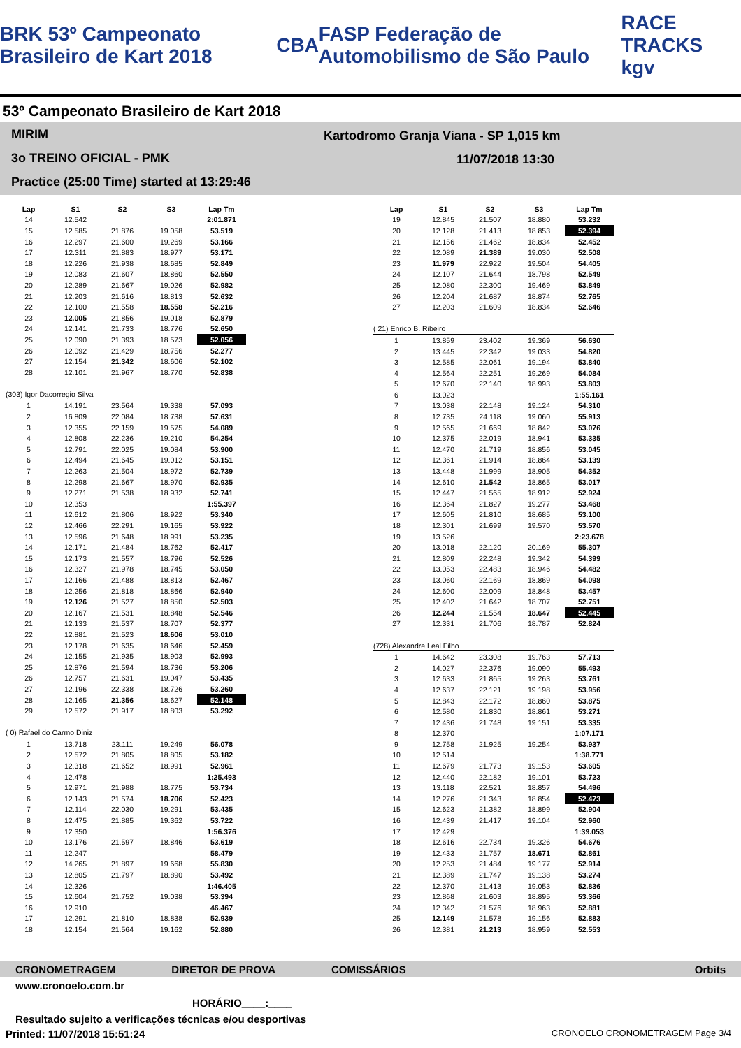BRK 53º Campeonato Brasileiro de Kart 2018 CBA FASP Federação de Automobilismo de São Paulo RACE TRACKS kgv
53º Campeonato Brasileiro de Kart 2018
MIRIM
3o TREINO OFICIAL - PMK
Practice (25:00 Time) started at 13:29:46
Kartodromo Granja Viana - SP 1,015 km
11/07/2018 13:30
| Lap | S1 | S2 | S3 | Lap Tm |
| --- | --- | --- | --- | --- |
| 14 | 12.542 | | | 2:01.871 |
| 15 | 12.585 | 21.876 | 19.058 | 53.519 |
| 16 | 12.297 | 21.600 | 19.269 | 53.166 |
| 17 | 12.311 | 21.883 | 18.977 | 53.171 |
| 18 | 12.226 | 21.938 | 18.685 | 52.849 |
| 19 | 12.083 | 21.607 | 18.860 | 52.550 |
| 20 | 12.289 | 21.667 | 19.026 | 52.982 |
| 21 | 12.203 | 21.616 | 18.813 | 52.632 |
| 22 | 12.100 | 21.558 | 18.558 | 52.216 |
| 23 | 12.005 | 21.856 | 19.018 | 52.879 |
| 24 | 12.141 | 21.733 | 18.776 | 52.650 |
| 25 | 12.090 | 21.393 | 18.573 | 52.056 |
| 26 | 12.092 | 21.429 | 18.756 | 52.277 |
| 27 | 12.154 | 21.342 | 18.606 | 52.102 |
| 28 | 12.101 | 21.967 | 18.770 | 52.838 |
| (303) Igor Dacorregio Silva | | | | |
| 1 | 14.191 | 23.564 | 19.338 | 57.093 |
| 2 | 16.809 | 22.084 | 18.738 | 57.631 |
| 3 | 12.355 | 22.159 | 19.575 | 54.089 |
| 4 | 12.808 | 22.236 | 19.210 | 54.254 |
| 5 | 12.791 | 22.025 | 19.084 | 53.900 |
| 6 | 12.494 | 21.645 | 19.012 | 53.151 |
| 7 | 12.263 | 21.504 | 18.972 | 52.739 |
| 8 | 12.298 | 21.667 | 18.970 | 52.935 |
| 9 | 12.271 | 21.538 | 18.932 | 52.741 |
| 10 | 12.353 | | | 1:55.397 |
| 11 | 12.612 | 21.806 | 18.922 | 53.340 |
| 12 | 12.466 | 22.291 | 19.165 | 53.922 |
| 13 | 12.596 | 21.648 | 18.991 | 53.235 |
| 14 | 12.171 | 21.484 | 18.762 | 52.417 |
| 15 | 12.173 | 21.557 | 18.796 | 52.526 |
| 16 | 12.327 | 21.978 | 18.745 | 53.050 |
| 17 | 12.166 | 21.488 | 18.813 | 52.467 |
| 18 | 12.256 | 21.818 | 18.866 | 52.940 |
| 19 | 12.126 | 21.527 | 18.850 | 52.503 |
| 20 | 12.167 | 21.531 | 18.848 | 52.546 |
| 21 | 12.133 | 21.537 | 18.707 | 52.377 |
| 22 | 12.881 | 21.523 | 18.606 | 53.010 |
| 23 | 12.178 | 21.635 | 18.646 | 52.459 |
| 24 | 12.155 | 21.935 | 18.903 | 52.993 |
| 25 | 12.876 | 21.594 | 18.736 | 53.206 |
| 26 | 12.757 | 21.631 | 19.047 | 53.435 |
| 27 | 12.196 | 22.338 | 18.726 | 53.260 |
| 28 | 12.165 | 21.356 | 18.627 | 52.148 |
| 29 | 12.572 | 21.917 | 18.803 | 53.292 |
| ( 0) Rafael do Carmo Diniz | | | | |
| 1 | 13.718 | 23.111 | 19.249 | 56.078 |
| 2 | 12.572 | 21.805 | 18.805 | 53.182 |
| 3 | 12.318 | 21.652 | 18.991 | 52.961 |
| 4 | 12.478 | | | 1:25.493 |
| 5 | 12.971 | 21.988 | 18.775 | 53.734 |
| 6 | 12.143 | 21.574 | 18.706 | 52.423 |
| 7 | 12.114 | 22.030 | 19.291 | 53.435 |
| 8 | 12.475 | 21.885 | 19.362 | 53.722 |
| 9 | 12.350 | | | 1:56.376 |
| 10 | 13.176 | 21.597 | 18.846 | 53.619 |
| 11 | 12.247 | | | 58.479 |
| 12 | 14.265 | 21.897 | 19.668 | 55.830 |
| 13 | 12.805 | 21.797 | 18.890 | 53.492 |
| 14 | 12.326 | | | 1:46.405 |
| 15 | 12.604 | 21.752 | 19.038 | 53.394 |
| 16 | 12.910 | | | 46.467 |
| 17 | 12.291 | 21.810 | 18.838 | 52.939 |
| 18 | 12.154 | 21.564 | 19.162 | 52.880 |
| Lap | S1 | S2 | S3 | Lap Tm |
| --- | --- | --- | --- | --- |
| 19 | 12.845 | 21.507 | 18.880 | 53.232 |
| 20 | 12.128 | 21.413 | 18.853 | 52.394 |
| 21 | 12.156 | 21.462 | 18.834 | 52.452 |
| 22 | 12.089 | 21.389 | 19.030 | 52.508 |
| 23 | 11.979 | 22.922 | 19.504 | 54.405 |
| 24 | 12.107 | 21.644 | 18.798 | 52.549 |
| 25 | 12.080 | 22.300 | 19.469 | 53.849 |
| 26 | 12.204 | 21.687 | 18.874 | 52.765 |
| 27 | 12.203 | 21.609 | 18.834 | 52.646 |
| ( 21) Enrico B. Ribeiro | | | | |
| 1 | 13.859 | 23.402 | 19.369 | 56.630 |
| 2 | 13.445 | 22.342 | 19.033 | 54.820 |
| 3 | 12.585 | 22.061 | 19.194 | 53.840 |
| 4 | 12.564 | 22.251 | 19.269 | 54.084 |
| 5 | 12.670 | 22.140 | 18.993 | 53.803 |
| 6 | 13.023 | | | 1:55.161 |
| 7 | 13.038 | 22.148 | 19.124 | 54.310 |
| 8 | 12.735 | 24.118 | 19.060 | 55.913 |
| 9 | 12.565 | 21.669 | 18.842 | 53.076 |
| 10 | 12.375 | 22.019 | 18.941 | 53.335 |
| 11 | 12.470 | 21.719 | 18.856 | 53.045 |
| 12 | 12.361 | 21.914 | 18.864 | 53.139 |
| 13 | 13.448 | 21.999 | 18.905 | 54.352 |
| 14 | 12.610 | 21.542 | 18.865 | 53.017 |
| 15 | 12.447 | 21.565 | 18.912 | 52.924 |
| 16 | 12.364 | 21.827 | 19.277 | 53.468 |
| 17 | 12.605 | 21.810 | 18.685 | 53.100 |
| 18 | 12.301 | 21.699 | 19.570 | 53.570 |
| 19 | 13.526 | | | 2:23.678 |
| 20 | 13.018 | 22.120 | 20.169 | 55.307 |
| 21 | 12.809 | 22.248 | 19.342 | 54.399 |
| 22 | 13.053 | 22.483 | 18.946 | 54.482 |
| 23 | 13.060 | 22.169 | 18.869 | 54.098 |
| 24 | 12.600 | 22.009 | 18.848 | 53.457 |
| 25 | 12.402 | 21.642 | 18.707 | 52.751 |
| 26 | 12.244 | 21.554 | 18.647 | 52.445 |
| 27 | 12.331 | 21.706 | 18.787 | 52.824 |
| (728) Alexandre Leal Filho | | | | |
| 1 | 14.642 | 23.308 | 19.763 | 57.713 |
| 2 | 14.027 | 22.376 | 19.090 | 55.493 |
| 3 | 12.633 | 21.865 | 19.263 | 53.761 |
| 4 | 12.637 | 22.121 | 19.198 | 53.956 |
| 5 | 12.843 | 22.172 | 18.860 | 53.875 |
| 6 | 12.580 | 21.830 | 18.861 | 53.271 |
| 7 | 12.436 | 21.748 | 19.151 | 53.335 |
| 8 | 12.370 | | | 1:07.171 |
| 9 | 12.758 | 21.925 | 19.254 | 53.937 |
| 10 | 12.514 | | | 1:38.771 |
| 11 | 12.679 | 21.773 | 19.153 | 53.605 |
| 12 | 12.440 | 22.182 | 19.101 | 53.723 |
| 13 | 13.118 | 22.521 | 18.857 | 54.496 |
| 14 | 12.276 | 21.343 | 18.854 | 52.473 |
| 15 | 12.623 | 21.382 | 18.899 | 52.904 |
| 16 | 12.439 | 21.417 | 19.104 | 52.960 |
| 17 | 12.429 | | | 1:39.053 |
| 18 | 12.616 | 22.734 | 19.326 | 54.676 |
| 19 | 12.433 | 21.757 | 18.671 | 52.861 |
| 20 | 12.253 | 21.484 | 19.177 | 52.914 |
| 21 | 12.389 | 21.747 | 19.138 | 53.274 |
| 22 | 12.370 | 21.413 | 19.053 | 52.836 |
| 23 | 12.868 | 21.603 | 18.895 | 53.366 |
| 24 | 12.342 | 21.576 | 18.963 | 52.881 |
| 25 | 12.149 | 21.578 | 19.156 | 52.883 |
| 26 | 12.381 | 21.213 | 18.959 | 52.553 |
CRONOMETRAGEM DIRETOR DE PROVA COMISSÁRIOS Orbits
www.cronoelo.com.br
HORÁRIO____:____
Resultado sujeito a verificações técnicas e/ou desportivas
Printed: 11/07/2018 15:51:24 CRONOELO CRONOMETRAGEM Page 3/4